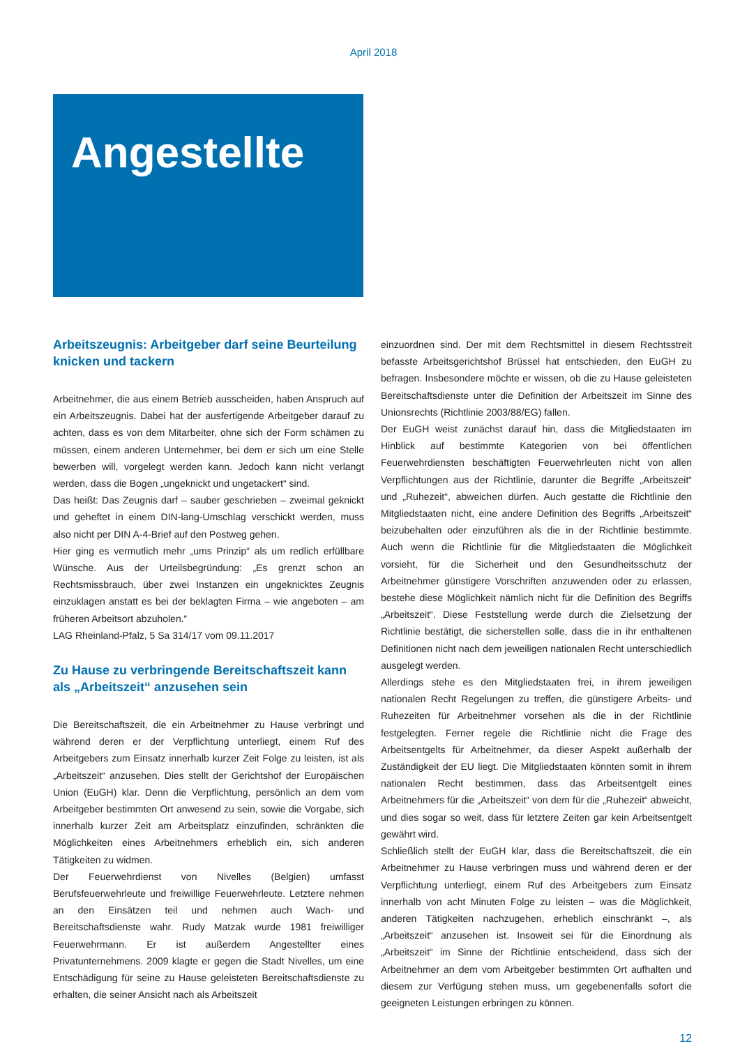April 2018
Angestellte
Arbeitszeugnis: Arbeitgeber darf seine Beurteilung knicken und tackern
Arbeitnehmer, die aus einem Betrieb ausscheiden, haben Anspruch auf ein Arbeitszeugnis. Dabei hat der ausfertigende Arbeitgeber darauf zu achten, dass es von dem Mitarbeiter, ohne sich der Form schämen zu müssen, einem anderen Unternehmer, bei dem er sich um eine Stelle bewerben will, vorgelegt werden kann. Jedoch kann nicht verlangt werden, dass die Bogen „ungeknickt und ungetackert“ sind.
Das heißt: Das Zeugnis darf – sauber geschrieben – zweimal geknickt und geheftet in einem DIN-lang-Umschlag verschickt werden, muss also nicht per DIN A-4-Brief auf den Postweg gehen.
Hier ging es vermutlich mehr „ums Prinzip“ als um redlich erfüllbare Wünsche. Aus der Urteilsbegründung: „Es grenzt schon an Rechtsmissbrauch, über zwei Instanzen ein ungeknicktes Zeugnis einzuklagen anstatt es bei der beklagten Firma – wie angeboten – am früheren Arbeitsort abzuholen.“
LAG Rheinland-Pfalz, 5 Sa 314/17 vom 09.11.2017
Zu Hause zu verbringende Bereitschaftszeit kann als „Arbeitszeit“ anzusehen sein
Die Bereitschaftszeit, die ein Arbeitnehmer zu Hause verbringt und während deren er der Verpflichtung unterliegt, einem Ruf des Arbeitgebers zum Einsatz innerhalb kurzer Zeit Folge zu leisten, ist als „Arbeitszeit“ anzusehen. Dies stellt der Gerichtshof der Europäischen Union (EuGH) klar. Denn die Verpflichtung, persönlich an dem vom Arbeitgeber bestimmten Ort anwesend zu sein, sowie die Vorgabe, sich innerhalb kurzer Zeit am Arbeitsplatz einzufinden, schränkten die Möglichkeiten eines Arbeitnehmers erheblich ein, sich anderen Tätigkeiten zu widmen.
Der Feuerwehrdienst von Nivelles (Belgien) umfasst Berufsfeuerwehrleute und freiwillige Feuerwehrleute. Letztere nehmen an den Einsätzen teil und nehmen auch Wach- und Bereitschaftsdienste wahr. Rudy Matzak wurde 1981 freiwilliger Feuerwehrmann. Er ist außerdem Angestellter eines Privatunternehmens. 2009 klagte er gegen die Stadt Nivelles, um eine Entschädigung für seine zu Hause geleisteten Bereitschaftsdienste zu erhalten, die seiner Ansicht nach als Arbeitszeit
einzuordnen sind. Der mit dem Rechtsmittel in diesem Rechtsstreit befasste Arbeitsgerichtshof Brüssel hat entschieden, den EuGH zu befragen. Insbesondere möchte er wissen, ob die zu Hause geleisteten Bereitschaftsdienste unter die Definition der Arbeitszeit im Sinne des Unionsrechts (Richtlinie 2003/88/EG) fallen.
Der EuGH weist zunächst darauf hin, dass die Mitgliedstaaten im Hinblick auf bestimmte Kategorien von bei öffentlichen Feuerwehrdiensten beschäftigten Feuerwehrleuten nicht von allen Verpflichtungen aus der Richtlinie, darunter die Begriffe „Arbeitszeit“ und „Ruhezeit“, abweichen dürfen. Auch gestatte die Richtlinie den Mitgliedstaaten nicht, eine andere Definition des Begriffs „Arbeitszeit“ beizubehalten oder einzuführen als die in der Richtlinie bestimmte. Auch wenn die Richtlinie für die Mitgliedstaaten die Möglichkeit vorsieht, für die Sicherheit und den Gesundheitsschutz der Arbeitnehmer günstigere Vorschriften anzuwenden oder zu erlassen, bestehe diese Möglichkeit nämlich nicht für die Definition des Begriffs „Arbeitszeit“. Diese Feststellung werde durch die Zielsetzung der Richtlinie bestätigt, die sicherstellen solle, dass die in ihr enthaltenen Definitionen nicht nach dem jeweiligen nationalen Recht unterschiedlich ausgelegt werden.
Allerdings stehe es den Mitgliedstaaten frei, in ihrem jeweiligen nationalen Recht Regelungen zu treffen, die günstigere Arbeits- und Ruhezeiten für Arbeitnehmer vorsehen als die in der Richtlinie festgelegten. Ferner regele die Richtlinie nicht die Frage des Arbeitsentgelts für Arbeitnehmer, da dieser Aspekt außerhalb der Zuständigkeit der EU liegt. Die Mitgliedstaaten könnten somit in ihrem nationalen Recht bestimmen, dass das Arbeitsentgelt eines Arbeitnehmers für die „Arbeitszeit“ von dem für die „Ruhezeit“ abweicht, und dies sogar so weit, dass für letztere Zeiten gar kein Arbeitsentgelt gewährt wird.
Schließlich stellt der EuGH klar, dass die Bereitschaftszeit, die ein Arbeitnehmer zu Hause verbringen muss und während deren er der Verpflichtung unterliegt, einem Ruf des Arbeitgebers zum Einsatz innerhalb von acht Minuten Folge zu leisten – was die Möglichkeit, anderen Tätigkeiten nachzugehen, erheblich einschränkt –, als „Arbeitszeit“ anzusehen ist. Insoweit sei für die Einordnung als „Arbeitszeit“ im Sinne der Richtlinie entscheidend, dass sich der Arbeitnehmer an dem vom Arbeitgeber bestimmten Ort aufhalten und diesem zur Verfügung stehen muss, um gegebenenfalls sofort die geeigneten Leistungen erbringen zu können.
12